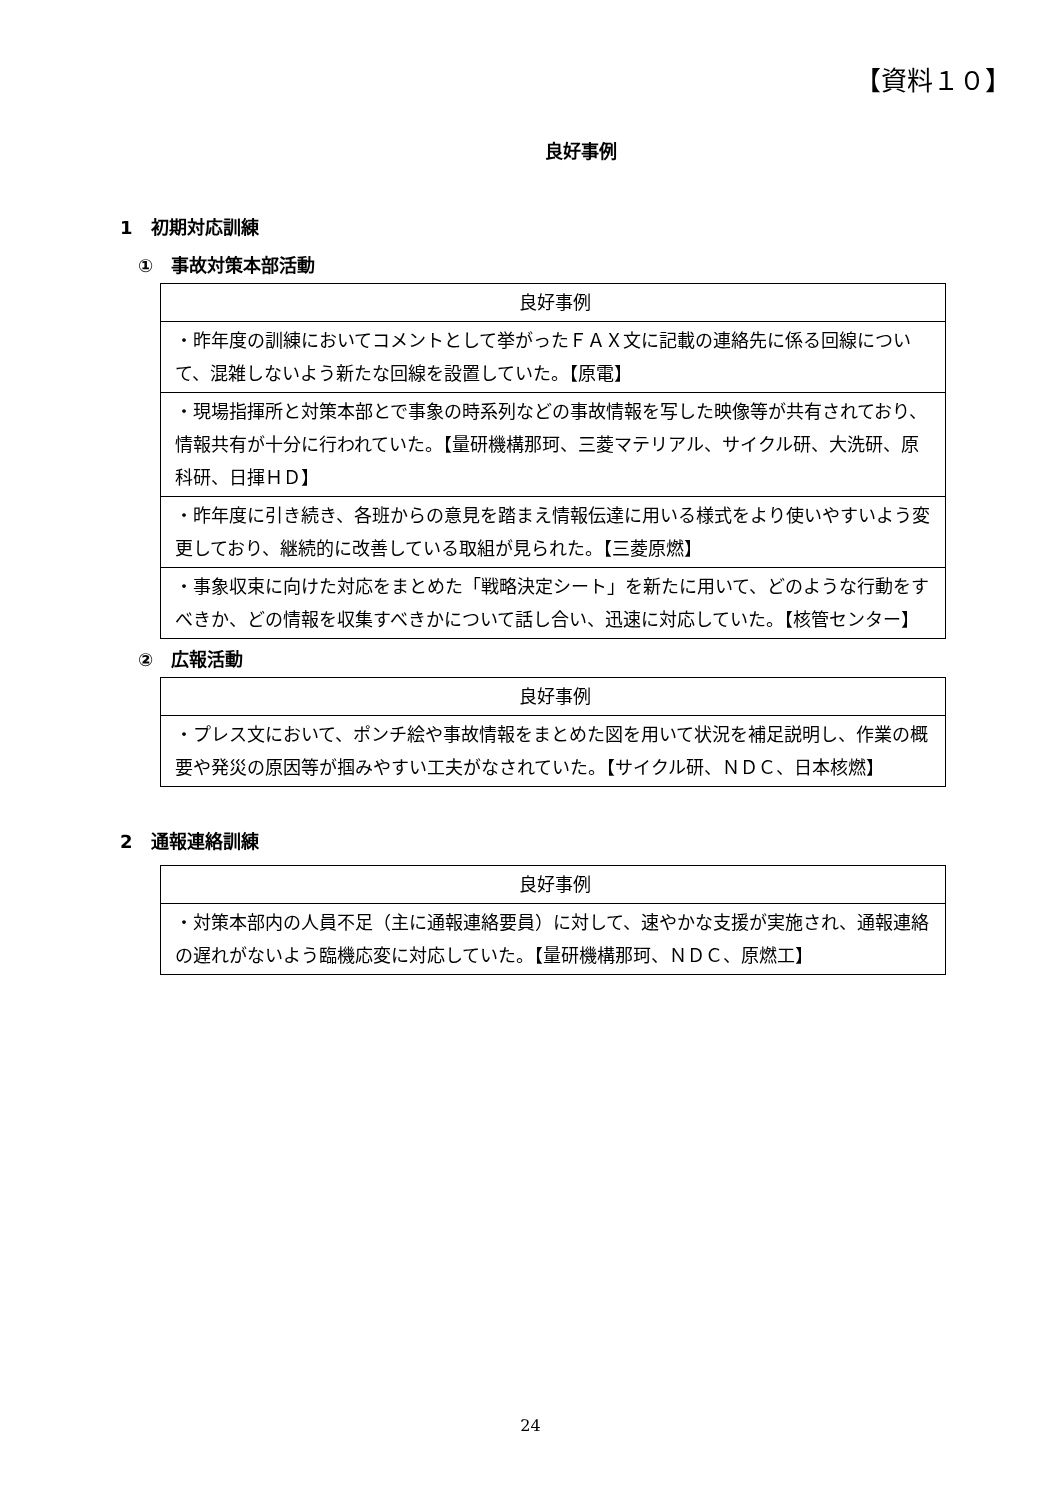【資料１０】
良好事例
1　初期対応訓練
①　事故対策本部活動
| 良好事例 |
| --- |
| ・昨年度の訓練においてコメントとして挙がったＦＡＸ文に記載の連絡先に係る回線について、混雑しないよう新たな回線を設置していた。【原電】 |
| ・現場指揮所と対策本部とで事象の時系列などの事故情報を写した映像等が共有されており、情報共有が十分に行われていた。【量研機構那珂、三菱マテリアル、サイクル研、大洗研、原科研、日揮ＨＤ】 |
| ・昨年度に引き続き、各班からの意見を踏まえ情報伝達に用いる様式をより使いやすいよう変更しており、継続的に改善している取組が見られた。【三菱原燃】 |
| ・事象収束に向けた対応をまとめた「戦略決定シート」を新たに用いて、どのような行動をすべきか、どの情報を収集すべきかについて話し合い、迅速に対応していた。【核管センター】 |
②　広報活動
| 良好事例 |
| --- |
| ・プレス文において、ポンチ絵や事故情報をまとめた図を用いて状況を補足説明し、作業の概要や発災の原因等が掴みやすい工夫がなされていた。【サイクル研、ＮＤＣ、日本核燃】 |
2　通報連絡訓練
| 良好事例 |
| --- |
| ・対策本部内の人員不足（主に通報連絡要員）に対して、速やかな支援が実施され、通報連絡の遅れがないよう臨機応変に対応していた。【量研機構那珂、ＮＤＣ、原燃工】 |
24